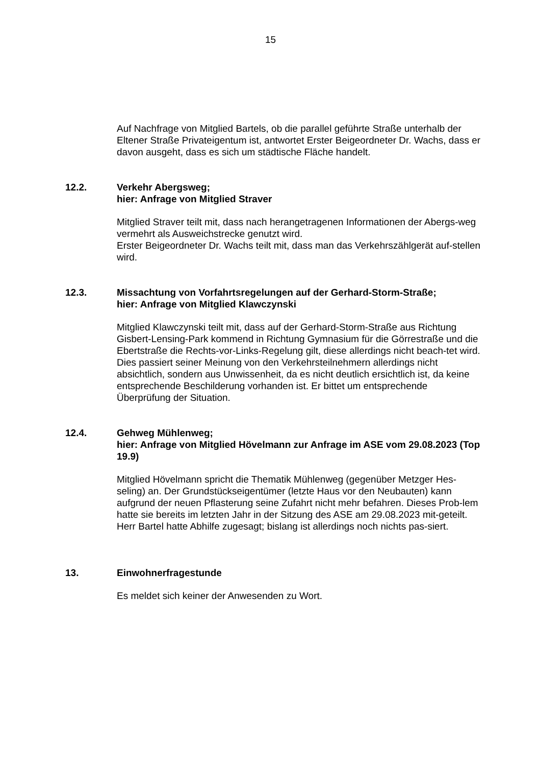15
Auf Nachfrage von Mitglied Bartels, ob die parallel geführte Straße unterhalb der Eltener Straße Privateigentum ist, antwortet Erster Beigeordneter Dr. Wachs, dass er davon ausgeht, dass es sich um städtische Fläche handelt.
12.2. Verkehr Abergsweg;
hier: Anfrage von Mitglied Straver
Mitglied Straver teilt mit, dass nach herangetragenen Informationen der Abergs-weg vermehrt als Ausweichstrecke genutzt wird.
Erster Beigeordneter Dr. Wachs teilt mit, dass man das Verkehrszählgerät auf-stellen wird.
12.3. Missachtung von Vorfahrtsregelungen auf der Gerhard-Storm-Straße;
hier: Anfrage von Mitglied Klawczynski
Mitglied Klawczynski teilt mit, dass auf der Gerhard-Storm-Straße aus Richtung Gisbert-Lensing-Park kommend in Richtung Gymnasium für die Görrestraße und die Ebertstraße die Rechts-vor-Links-Regelung gilt, diese allerdings nicht beach-tet wird. Dies passiert seiner Meinung von den Verkehrsteilnehmern allerdings nicht absichtlich, sondern aus Unwissenheit, da es nicht deutlich ersichtlich ist, da keine entsprechende Beschilderung vorhanden ist. Er bittet um entsprechende Überprüfung der Situation.
12.4. Gehweg Mühlenweg;
hier: Anfrage von Mitglied Hövelmann zur Anfrage im ASE vom 29.08.2023 (Top 19.9)
Mitglied Hövelmann spricht die Thematik Mühlenweg (gegenüber Metzger Hes-seling) an. Der Grundstückseigentümer (letzte Haus vor den Neubauten) kann aufgrund der neuen Pflasterung seine Zufahrt nicht mehr befahren. Dieses Prob-lem hatte sie bereits im letzten Jahr in der Sitzung des ASE am 29.08.2023 mit-geteilt. Herr Bartel hatte Abhilfe zugesagt; bislang ist allerdings noch nichts pas-siert.
13. Einwohnerfragestunde
Es meldet sich keiner der Anwesenden zu Wort.